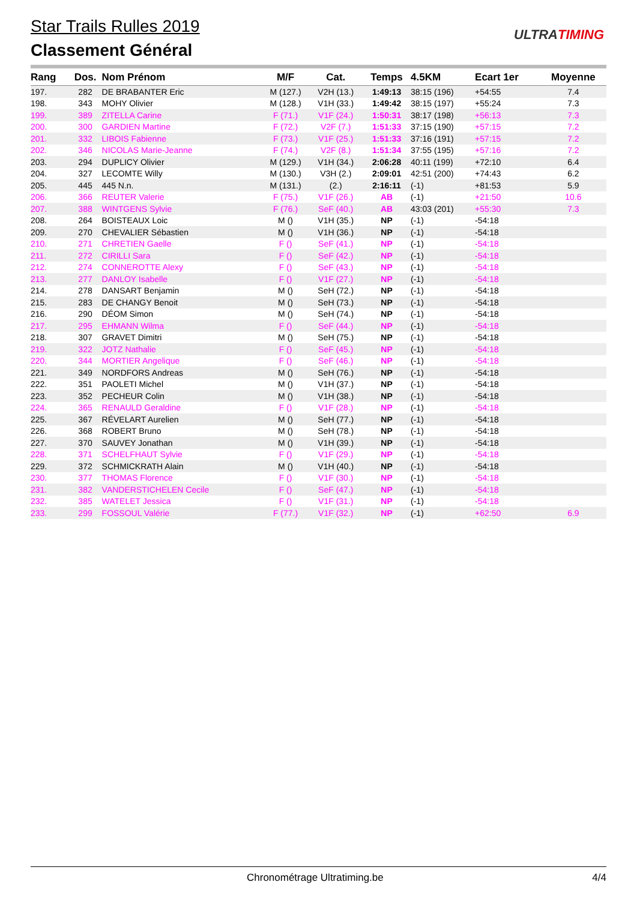Star Trails Rulles 2019
Classement Général
ULTRATIMING
| Rang | Dos. | Nom Prénom | M/F | Cat. | Temps | 4.5KM | Ecart 1er | Moyenne |
| --- | --- | --- | --- | --- | --- | --- | --- | --- |
| 197. | 282 | DE BRABANTER Eric | M (127.) | V2H (13.) | 1:49:13 | 38:15 (196) | +54:55 | 7.4 |
| 198. | 343 | MOHY Olivier | M (128.) | V1H (33.) | 1:49:42 | 38:15 (197) | +55:24 | 7.3 |
| 199. | 389 | ZITELLA Carine | F (71.) | V1F (24.) | 1:50:31 | 38:17 (198) | +56:13 | 7.3 |
| 200. | 300 | GARDIEN Martine | F (72.) | V2F (7.) | 1:51:33 | 37:15 (190) | +57:15 | 7.2 |
| 201. | 332 | LIBOIS Fabienne | F (73.) | V1F (25.) | 1:51:33 | 37:16 (191) | +57:15 | 7.2 |
| 202. | 346 | NICOLAS Marie-Jeanne | F (74.) | V2F (8.) | 1:51:34 | 37:55 (195) | +57:16 | 7.2 |
| 203. | 294 | DUPLICY Olivier | M (129.) | V1H (34.) | 2:06:28 | 40:11 (199) | +72:10 | 6.4 |
| 204. | 327 | LECOMTE Willy | M (130.) | V3H (2.) | 2:09:01 | 42:51 (200) | +74:43 | 6.2 |
| 205. | 445 | 445 N.n. | M (131.) | (2.) | 2:16:11 | (-1) | +81:53 | 5.9 |
| 206. | 366 | REUTER Valerie | F (75.) | V1F (26.) | AB | (-1) | +21:50 | 10.6 |
| 207. | 388 | WINTGENS Sylvie | F (76.) | SeF (40.) | AB | 43:03 (201) | +55:30 | 7.3 |
| 208. | 264 | BOISTEAUX Loic | M () | V1H (35.) | NP | (-1) | -54:18 | |
| 209. | 270 | CHEVALIER Sébastien | M () | V1H (36.) | NP | (-1) | -54:18 | |
| 210. | 271 | CHRETIEN Gaelle | F () | SeF (41.) | NP | (-1) | -54:18 | |
| 211. | 272 | CIRILLI Sara | F () | SeF (42.) | NP | (-1) | -54:18 | |
| 212. | 274 | CONNEROTTE Alexy | F () | SeF (43.) | NP | (-1) | -54:18 | |
| 213. | 277 | DANLOY Isabelle | F () | V1F (27.) | NP | (-1) | -54:18 | |
| 214. | 278 | DANSART Benjamin | M () | SeH (72.) | NP | (-1) | -54:18 | |
| 215. | 283 | DE CHANGY Benoit | M () | SeH (73.) | NP | (-1) | -54:18 | |
| 216. | 290 | DÉOM Simon | M () | SeH (74.) | NP | (-1) | -54:18 | |
| 217. | 295 | EHMANN Wilma | F () | SeF (44.) | NP | (-1) | -54:18 | |
| 218. | 307 | GRAVET Dimitri | M () | SeH (75.) | NP | (-1) | -54:18 | |
| 219. | 322 | JOTZ Nathalie | F () | SeF (45.) | NP | (-1) | -54:18 | |
| 220. | 344 | MORTIER Angelique | F () | SeF (46.) | NP | (-1) | -54:18 | |
| 221. | 349 | NORDFORS Andreas | M () | SeH (76.) | NP | (-1) | -54:18 | |
| 222. | 351 | PAOLETI Michel | M () | V1H (37.) | NP | (-1) | -54:18 | |
| 223. | 352 | PECHEUR Colin | M () | V1H (38.) | NP | (-1) | -54:18 | |
| 224. | 365 | RENAULD Geraldine | F () | V1F (28.) | NP | (-1) | -54:18 | |
| 225. | 367 | RÉVELART Aurelien | M () | SeH (77.) | NP | (-1) | -54:18 | |
| 226. | 368 | ROBERT Bruno | M () | SeH (78.) | NP | (-1) | -54:18 | |
| 227. | 370 | SAUVEY Jonathan | M () | V1H (39.) | NP | (-1) | -54:18 | |
| 228. | 371 | SCHELFHAUT Sylvie | F () | V1F (29.) | NP | (-1) | -54:18 | |
| 229. | 372 | SCHMICKRATH Alain | M () | V1H (40.) | NP | (-1) | -54:18 | |
| 230. | 377 | THOMAS Florence | F () | V1F (30.) | NP | (-1) | -54:18 | |
| 231. | 382 | VANDERSTICHELEN Cecile | F () | SeF (47.) | NP | (-1) | -54:18 | |
| 232. | 385 | WATELET Jessica | F () | V1F (31.) | NP | (-1) | -54:18 | |
| 233. | 299 | FOSSOUL Valérie | F (77.) | V1F (32.) | NP | (-1) | +62:50 | 6.9 |
Chronométrage Ultratiming.be 4/4